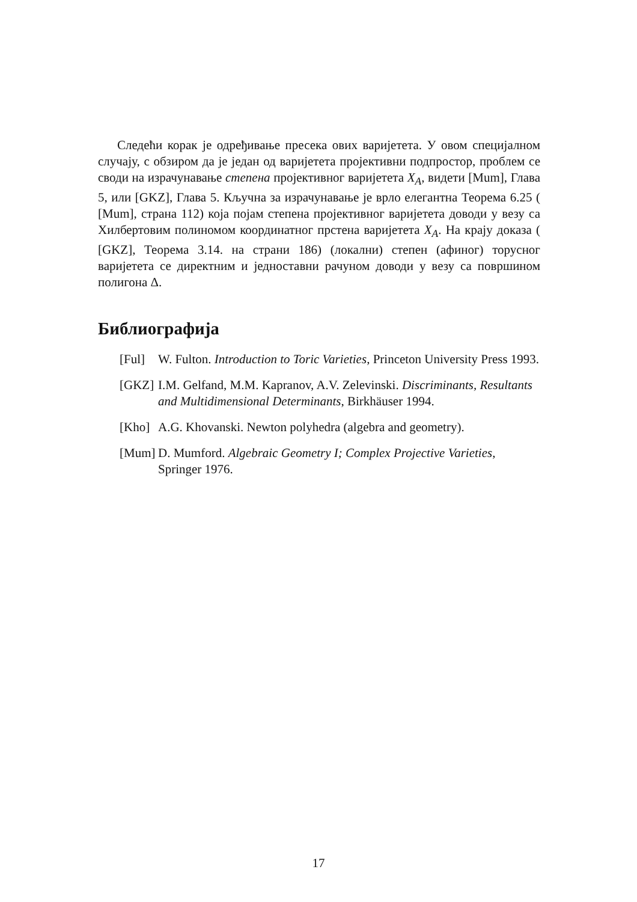Следећи корак је одређивање пресека ових варијетета. У овом специјалном случају, с обзиром да је један од варијетета пројективни подпростор, проблем се своди на израчунавање степена пројективног варијетета X<sub>A</sub>, видети [Mum], Глава 5, или [GKZ], Глава 5. Кључна за израчунавање је врло елегантна Теорема 6.25 ( [Mum], страна 112) која појам степена пројективног варијетета доводи у везу са Хилбертовим полиномом координатног прстена варијетета X<sub>A</sub>. На крају доказа ( [GKZ], Теорема 3.14. на страни 186) (локални) степен (афиног) торусног варијетета се директним и једноставни рачуном доводи у везу са површином полигона Δ.
Библиографија
[Ful] W. Fulton. Introduction to Toric Varieties, Princeton University Press 1993.
[GKZ] I.M. Gelfand, M.M. Kapranov, A.V. Zelevinski. Discriminants, Resultants and Multidimensional Determinants, Birkhäuser 1994.
[Kho] A.G. Khovanski. Newton polyhedra (algebra and geometry).
[Mum] D. Mumford. Algebraic Geometry I; Complex Projective Varieties, Springer 1976.
17